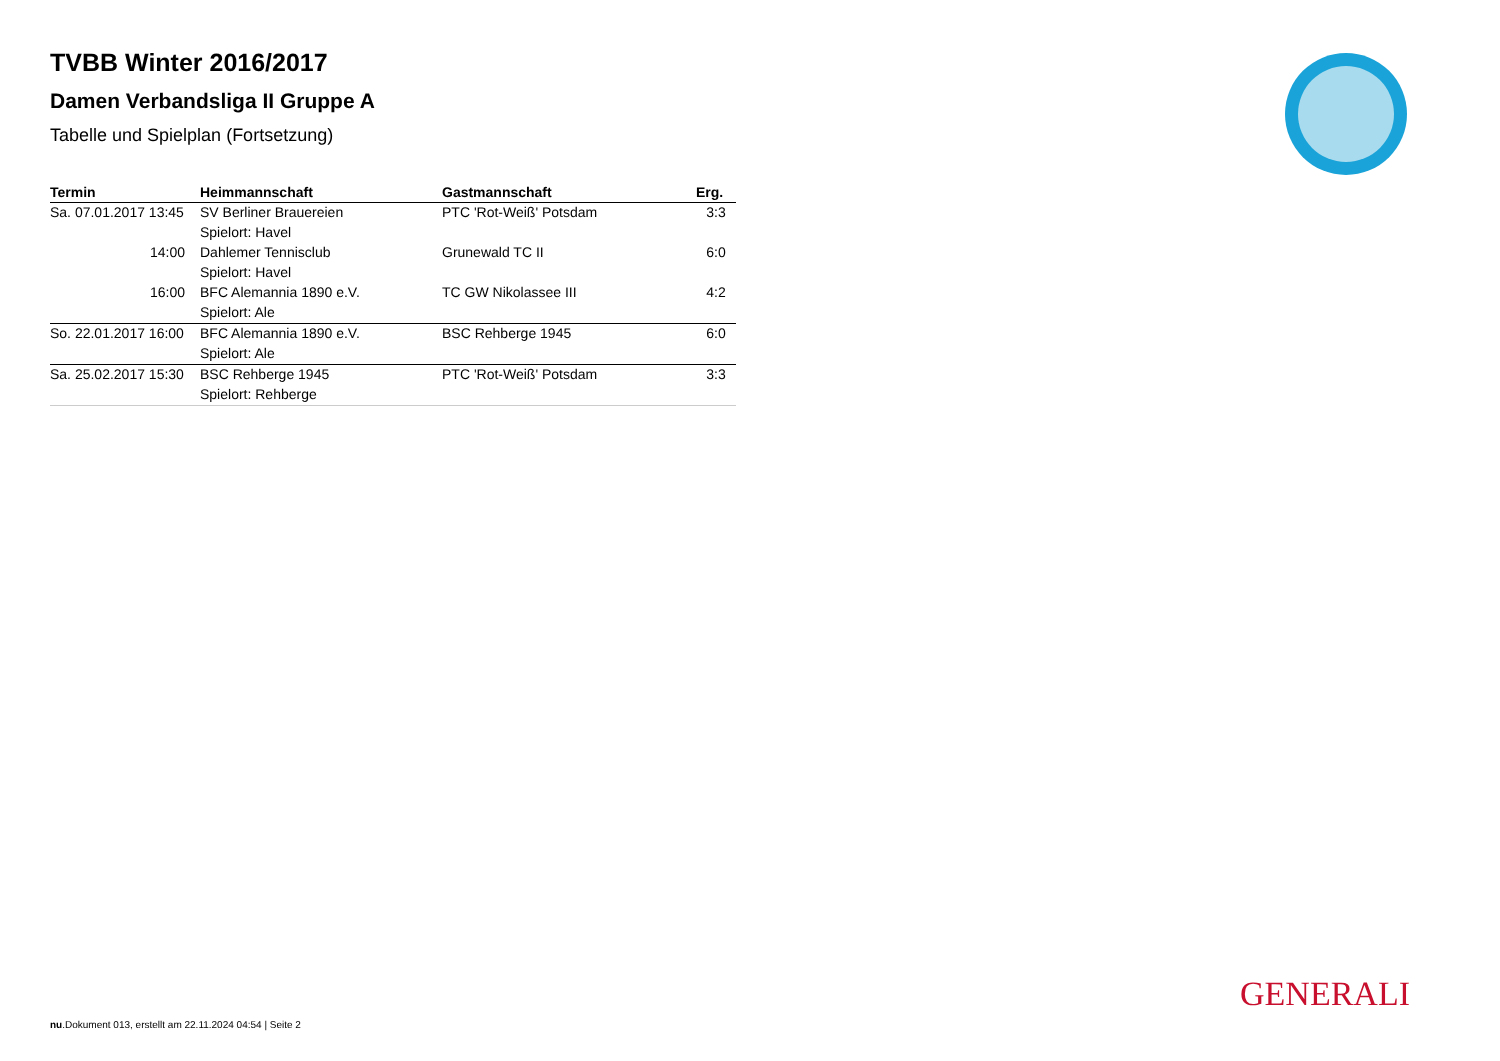TVBB Winter 2016/2017
Damen Verbandsliga II Gruppe A
Tabelle und Spielplan (Fortsetzung)
| Termin | Heimmannschaft | Gastmannschaft | Erg. |
| --- | --- | --- | --- |
| Sa. 07.01.2017 13:45 | SV Berliner Brauereien | PTC 'Rot-Weiß' Potsdam | 3:3 |
| | Spielort: Havel | | |
| 14:00 | Dahlemer Tennisclub | Grunewald TC II | 6:0 |
| | Spielort: Havel | | |
| 16:00 | BFC Alemannia 1890 e.V. | TC GW Nikolassee III | 4:2 |
| | Spielort: Ale | | |
| So. 22.01.2017 16:00 | BFC Alemannia 1890 e.V. | BSC Rehberge 1945 | 6:0 |
| | Spielort: Ale | | |
| Sa. 25.02.2017 15:30 | BSC Rehberge 1945 | PTC 'Rot-Weiß' Potsdam | 3:3 |
| | Spielort: Rehberge | | |
GENERALI
nu.Dokument 013, erstellt am 22.11.2024 04:54 | Seite 2